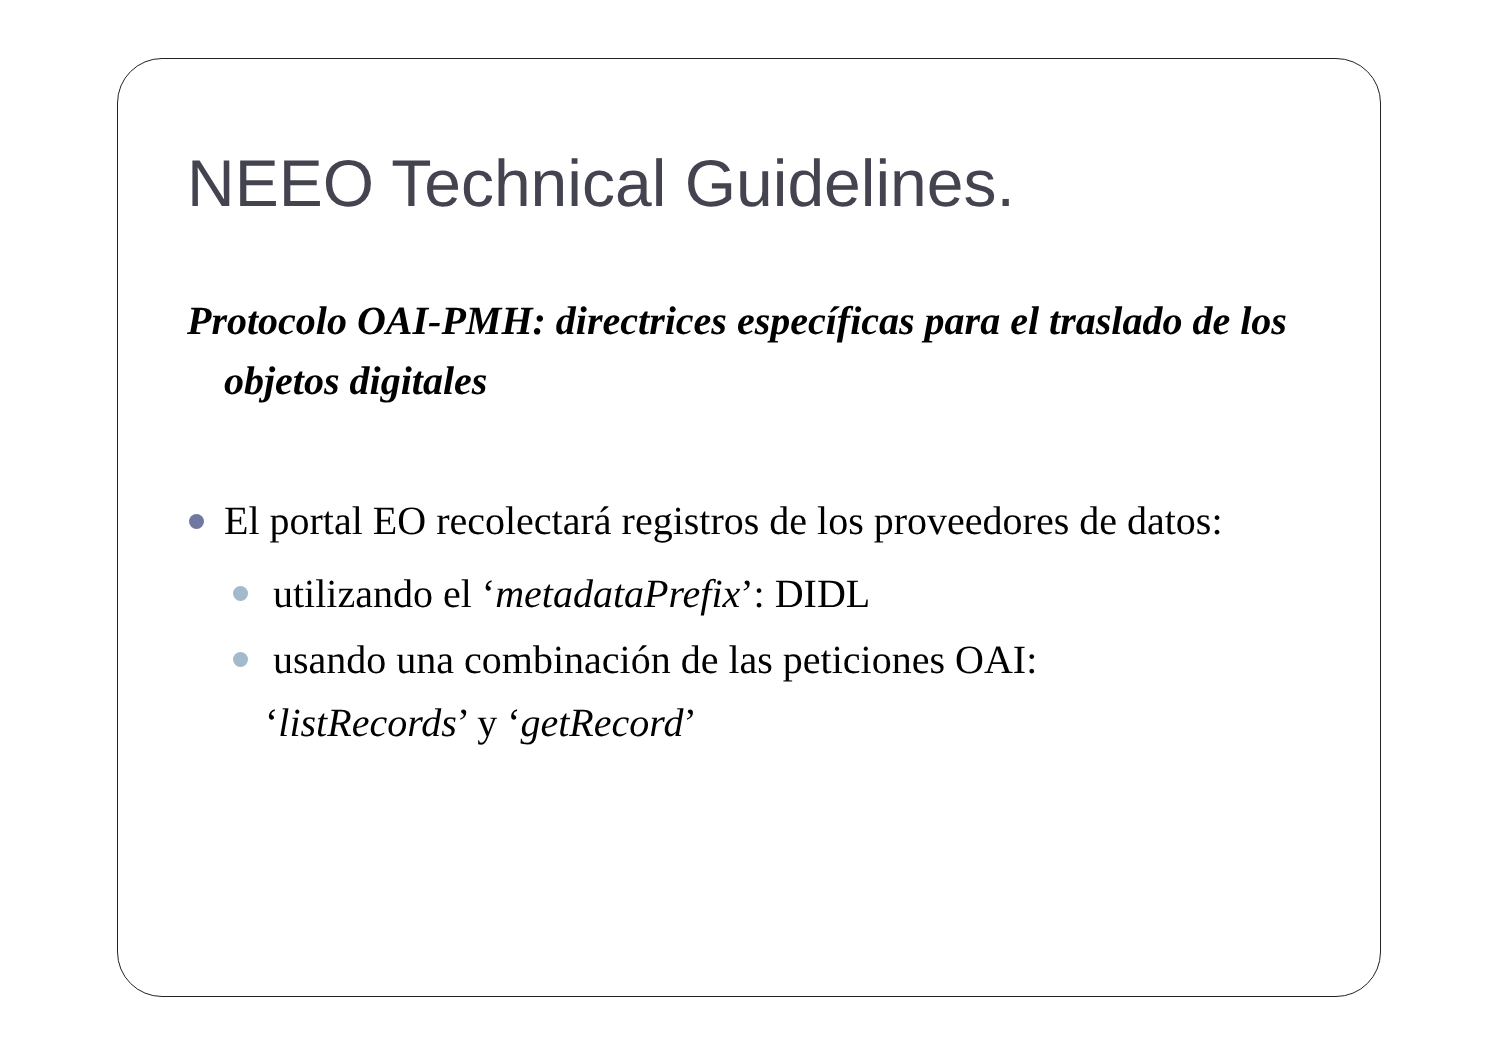NEEO Technical Guidelines.
Protocolo OAI-PMH: directrices específicas para el traslado de los objetos digitales
El portal EO recolectará registros de los proveedores de datos:
utilizando el ‘metadataPrefix’: DIDL
usando una combinación de las peticiones OAI:
‘listRecords’ y ‘getRecord’